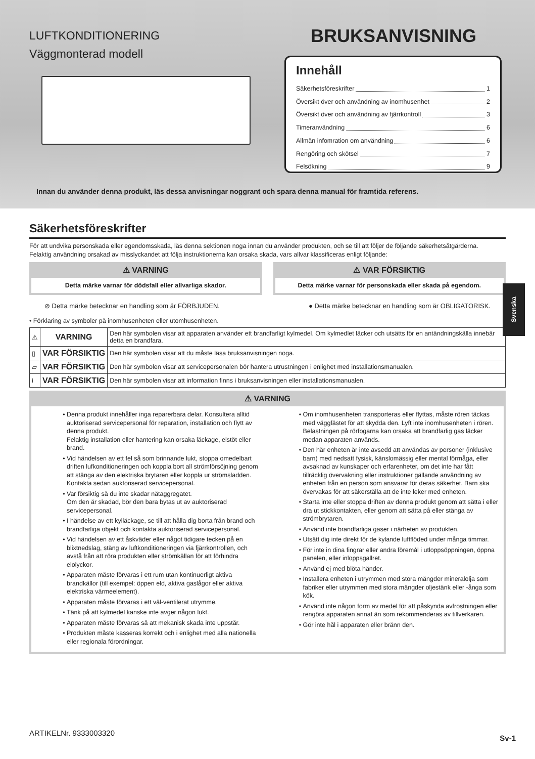LUFTKONDITIONERING
Väggmonterad modell
BRUKSANVISNING
Innehåll
Säkerhetsföreskrifter 1
Översikt över och användning av inomhusenhet 2
Översikt över och användning av fjärrkontroll 3
Timeranvändning 6
Allmän infomration om användning 6
Rengöring och skötsel 7
Felsökning 9
Innan du använder denna produkt, läs dessa anvisningar noggrant och spara denna manual för framtida referens.
Svenska
Säkerhetsföreskrifter
För att undvika personskada eller egendomsskada, läs denna sektionen noga innan du använder produkten, och se till att följer de följande säkerhetsåtgärderna.
Felaktig användning orsakad av misslyckandet att följa instruktionerna kan orsaka skada, vars allvar klassificeras enligt följande:
⚠ VARNING
Detta märke varnar för dödsfall eller allvarliga skador.
⚠ VAR FÖRSIKTIG
Detta märke varnar för personskada eller skada på egendom.
⊘ Detta märke betecknar en handling som är FÖRBJUDEN. ● Detta märke betecknar en handling som är OBLIGATORISK.
• Förklaring av symboler på inomhusenheten eller utomhusenheten.
| ⚠ | VARNING | Den här symbolen visar att apparaten använder ett brandfarligt kylmedel. Om kylmedlet läcker och utsätts för en antändningskälla innebär detta en brandfara. |
| ▯ | VAR FÖRSIKTIG | Den här symbolen visar att du måste läsa bruksanvisningen noga. |
| ▱ | VAR FÖRSIKTIG | Den här symbolen visar att servicepersonalen bör hantera utrustningen i enlighet med installationsmanualen. |
| i | VAR FÖRSIKTIG | Den här symbolen visar att information finns i bruksanvisningen eller installationsmanualen. |
⚠ VARNING
Denna produkt innehåller inga reparerbara delar. Konsultera alltid auktoriserad servicepersonal för reparation, installation och flytt av denna produkt.
Felaktig installation eller hantering kan orsaka läckage, elstöt eller brand.
Vid händelsen av ett fel så som brinnande lukt, stoppa omedelbart driften lufkonditioneringen och koppla bort all strömförsöjning genom att stänga av den elektriska brytaren eller koppla ur strömsladden. Kontakta sedan auktoriserad servicepersonal.
Var försiktig så du inte skadar nätaggregatet.
Om den är skadad, bör den bara bytas ut av auktoriserad servicepersonal.
I händelse av ett kylläckage, se till att hålla dig borta från brand och brandfarliga objekt och kontakta auktoriserad servicepersonal.
Vid händelsen av ett åskväder eller något tidigare tecken på en blixtnedslag, stäng av luftkonditioneringen via fjärrkontrollen, och avstå från att röra produkten eller strömkällan för att förhindra elolyckor.
Apparaten måste förvaras i ett rum utan kontinuerligt aktiva brandkällor (till exempel: öppen eld, aktiva gaslågor eller aktiva elektriska värmeelement).
Apparaten måste förvaras i ett väl-ventilerat utrymme.
Tänk på att kylmedel kanske inte avger någon lukt.
Apparaten måste förvaras så att mekanisk skada inte uppstår.
Produkten måste kasseras korrekt och i enlighet med alla nationella eller regionala förordningar.
Om inomhusenheten transporteras eller flyttas, måste rören täckas med väggfästet för att skydda den. Lyft inte inomhusenheten i rören. Belastningen på rörfogarna kan orsaka att brandfarlig gas läcker medan apparaten används.
Den här enheten är inte avsedd att användas av personer (inklusive barn) med nedsatt fysisk, känslomässig eller mental förmåga, eller avsaknad av kunskaper och erfarenheter, om det inte har fått tillräcklig övervakning eller instruktioner gällande användning av enheten från en person som ansvarar för deras säkerhet. Barn ska övervakas för att säkerställa att de inte leker med enheten.
Starta inte eller stoppa driften av denna produkt genom att sätta i eller dra ut stickkontakten, eller genom att sätta på eller stänga av strömbrytaren.
Använd inte brandfarliga gaser i närheten av produkten.
Utsätt dig inte direkt för de kylande luftflöded under många timmar.
För inte in dina fingrar eller andra föremål i utloppsöppningen, öppna panelen, eller inloppsgallret.
Använd ej med blöta händer.
Installera enheten i utrymmen med stora mängder mineralolja som fabriker eller utrymmen med stora mängder oljestänk eller -ånga som kök.
Använd inte någon form av medel för att påskynda avfrostningen eller rengöra apparaten annat än som rekommenderas av tillverkaren.
Gör inte hål i apparaten eller bränn den.
ARTIKELNr. 9333003320
Sv-1